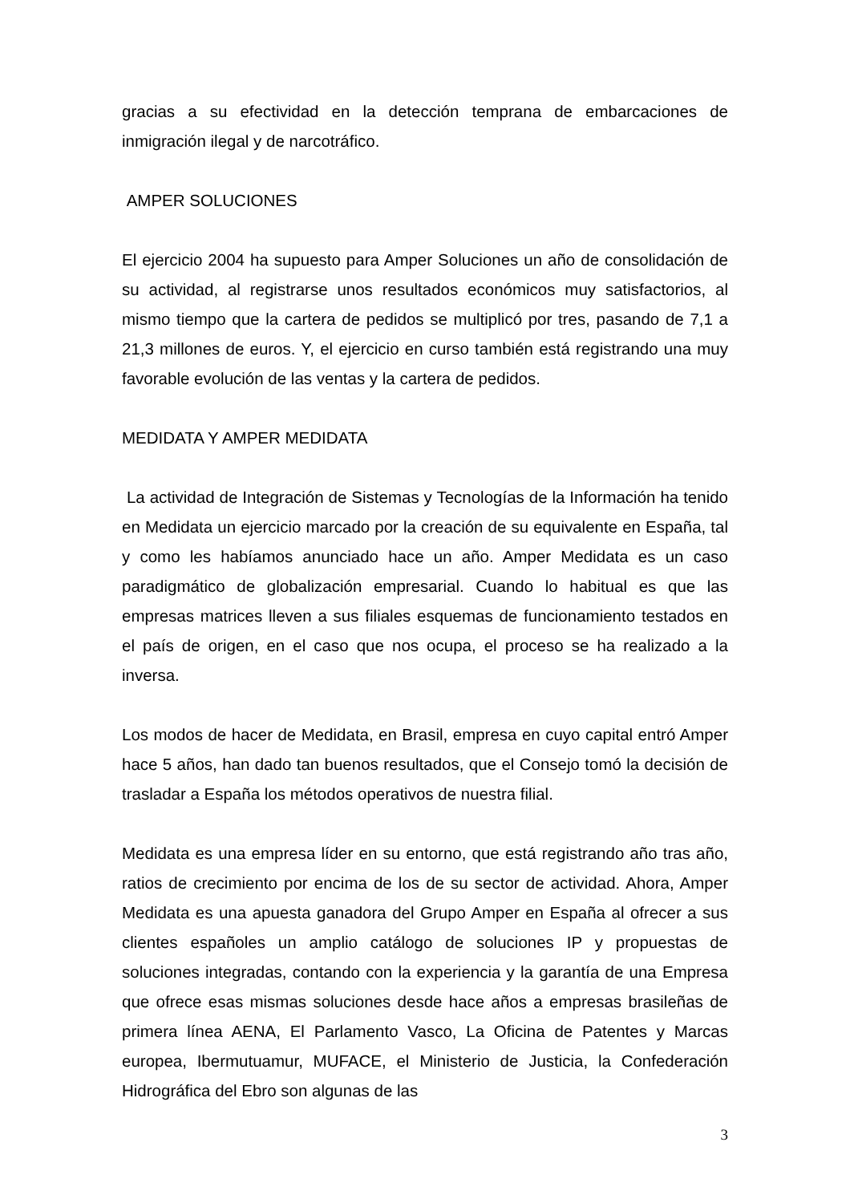gracias a su efectividad en la detección temprana de embarcaciones de inmigración ilegal y de narcotráfico.
AMPER SOLUCIONES
El ejercicio 2004 ha supuesto para Amper Soluciones un año de consolidación de su actividad, al registrarse unos resultados económicos muy satisfactorios, al mismo tiempo que la cartera de pedidos se multiplicó por tres, pasando de 7,1 a 21,3 millones de euros. Y, el ejercicio en curso también está registrando una muy favorable evolución de las ventas y la cartera de pedidos.
MEDIDATA Y AMPER MEDIDATA
La actividad de Integración de Sistemas y Tecnologías de la Información ha tenido en Medidata un ejercicio marcado por la creación de su equivalente en España, tal y como les habíamos anunciado hace un año. Amper Medidata es un caso paradigmático de globalización empresarial. Cuando lo habitual es que las empresas matrices lleven a sus filiales esquemas de funcionamiento testados en el país de origen, en el caso que nos ocupa, el proceso se ha realizado a la inversa.
Los modos de hacer de Medidata, en Brasil, empresa en cuyo capital entró Amper hace 5 años, han dado tan buenos resultados, que el Consejo tomó la decisión de trasladar a España los métodos operativos de nuestra filial.
Medidata es una empresa líder en su entorno, que está registrando año tras año, ratios de crecimiento por encima de los de su sector de actividad. Ahora, Amper Medidata es una apuesta ganadora del Grupo Amper en España al ofrecer a sus clientes españoles un amplio catálogo de soluciones IP y propuestas de soluciones integradas, contando con la experiencia y la garantía de una Empresa que ofrece esas mismas soluciones desde hace años a empresas brasileñas de primera línea AENA, El Parlamento Vasco, La Oficina de Patentes y Marcas europea, Ibermutuamur, MUFACE, el Ministerio de Justicia, la Confederación Hidrográfica del Ebro son algunas de las
3